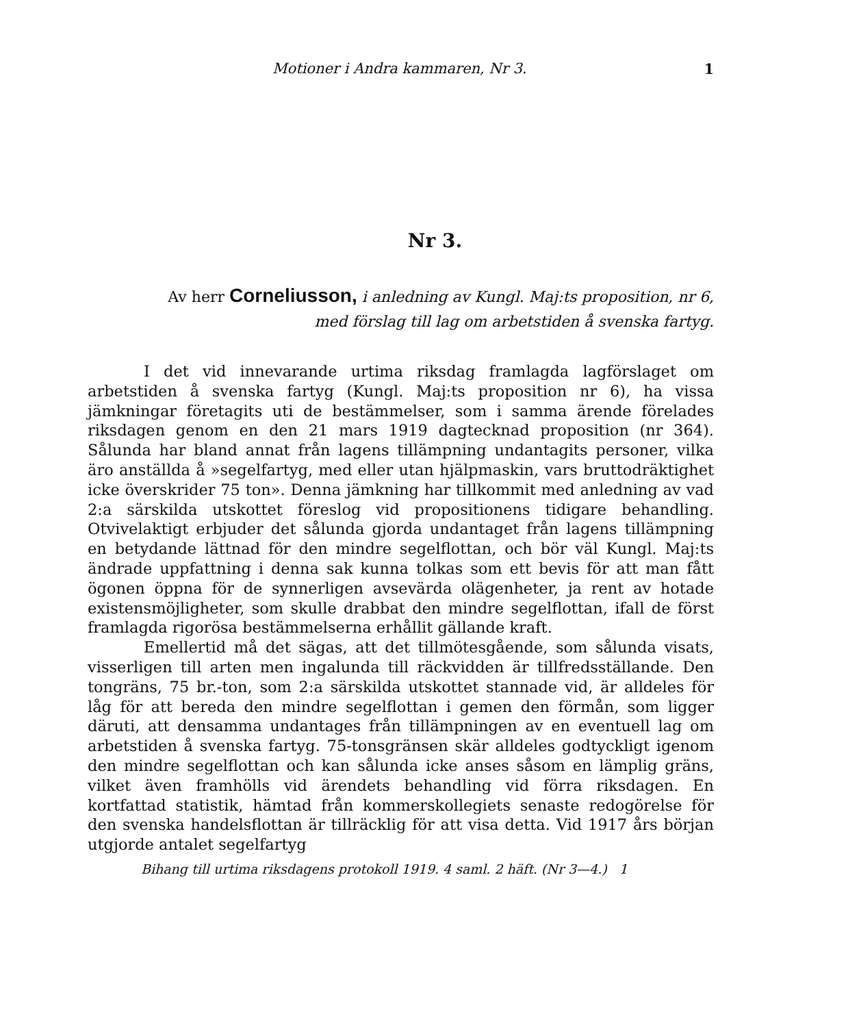Motioner i Andra kammaren, Nr 3. 1
Nr 3.
Av herr Corneliusson, i anledning av Kungl. Maj:ts proposition, nr 6, med förslag till lag om arbetstiden å svenska fartyg.
I det vid innevarande urtima riksdag framlagda lagförslaget om arbetstiden å svenska fartyg (Kungl. Maj:ts proposition nr 6), ha vissa jämkningar företagits uti de bestämmelser, som i samma ärende förelades riksdagen genom en den 21 mars 1919 dagtecknad proposition (nr 364). Sålunda har bland annat från lagens tillämpning undantagits personer, vilka äro anställda å »segelfartyg, med eller utan hjälpmaskin, vars bruttodräktighet icke överskrider 75 ton». Denna jämkning har tillkommit med anledning av vad 2:a särskilda utskottet föreslog vid propositionens tidigare behandling. Otvivelaktigt erbjuder det sålunda gjorda undantaget från lagens tillämpning en betydande lättnad för den mindre segelflottan, och bör väl Kungl. Maj:ts ändrade uppfattning i denna sak kunna tolkas som ett bevis för att man fått ögonen öppna för de synnerligen avsevärda olägenheter, ja rent av hotade existensmöjligheter, som skulle drabbat den mindre segelflottan, ifall de först framlagda rigorösa bestämmelserna erhållit gällande kraft.
Emellertid må det sägas, att det tillmötesgående, som sålunda visats, visserligen till arten men ingalunda till räckvidden är tillfredsställande. Den tongräns, 75 br.-ton, som 2:a särskilda utskottet stannade vid, är alldeles för låg för att bereda den mindre segelflottan i gemen den förmån, som ligger däruti, att densamma undantages från tillämpningen av en eventuell lag om arbetstiden å svenska fartyg. 75-tonsgränsen skär alldeles godtyckligt igenom den mindre segelflottan och kan sålunda icke anses såsom en lämplig gräns, vilket även framhölls vid ärendets behandling vid förra riksdagen. En kortfattad statistik, hämtad från kommerskollegiets senaste redogörelse för den svenska handelsflottan är tillräcklig för att visa detta. Vid 1917 års början utgjorde antalet segelfartyg
Bihang till urtima riksdagens protokoll 1919. 4 saml. 2 häft. (Nr 3—4.) 1